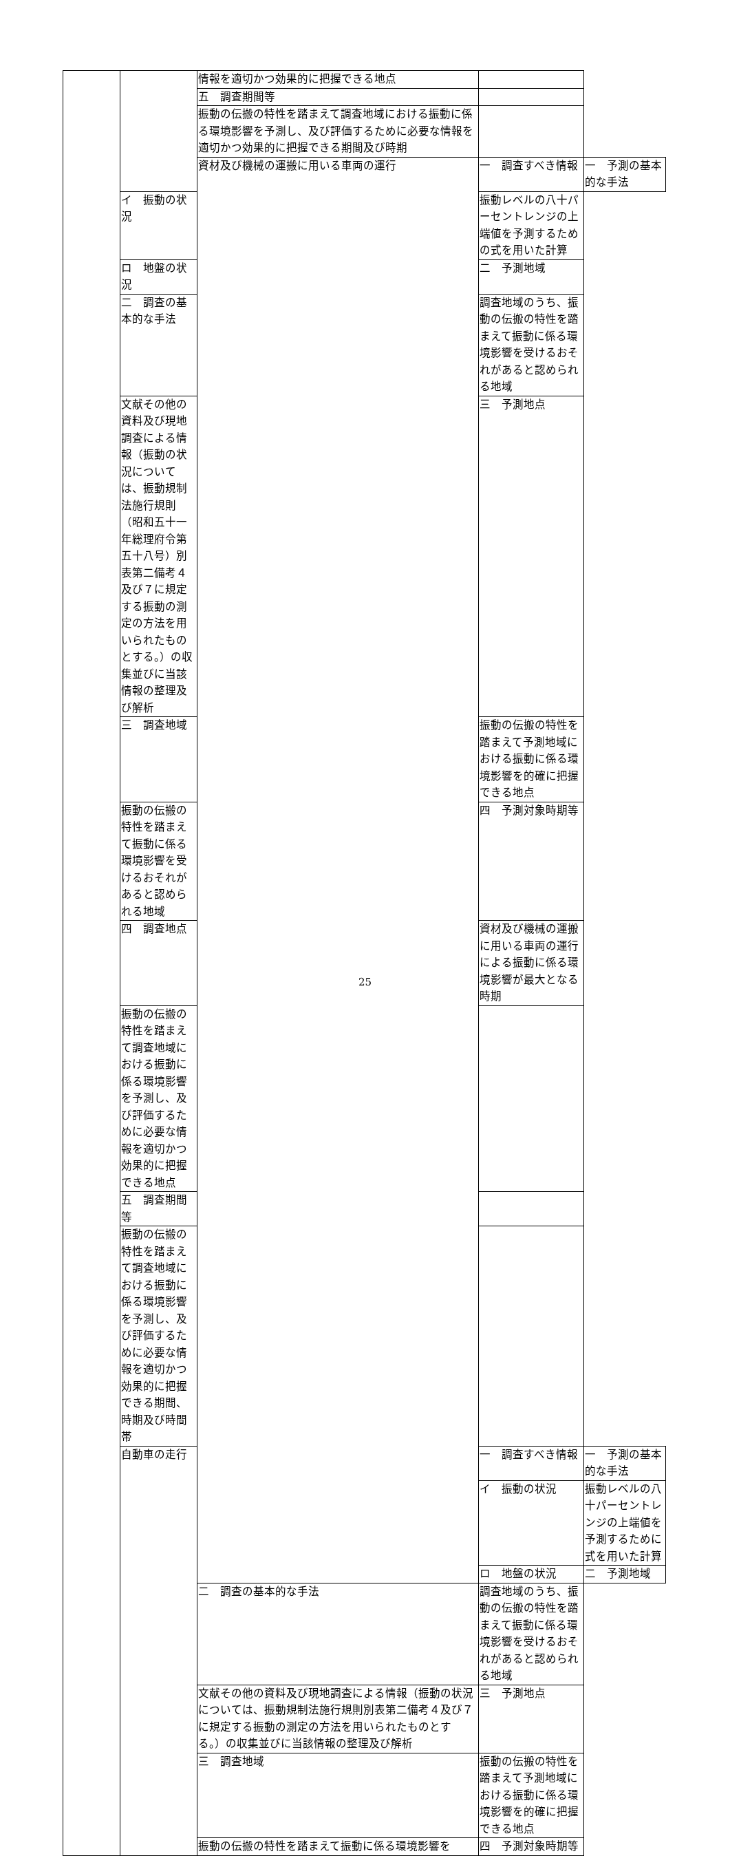| | | 情報を適切かつ効果的に把握できる地点 | | |
| | | 五 調査期間等 | | |
| | | 振動の伝搬の特性を踏まえて調査地域における振動に係る環境影響を予測し、及び評価するために必要な情報を適切かつ効果的に把握できる期間及び時期 | | |
| | | 資材及び機械の運搬に用いる車両の運行 | 一 調査すべき情報 | 一 予測の基本的な手法 |
| | イ 振動の状況 | | 振動レベルの八十パーセントレンジの上端値を予測するための式を用いた計算 | |
| | ロ 地盤の状況 | | 二 予測地域 | |
| | 二 調査の基本的な手法 | | 調査地域のうち、振動の伝搬の特性を踏まえて振動に係る環境影響を受けるおそれがあると認められる地域 | |
| | 文献その他の資料及び現地調査による情報（振動の状況については、振動規制法施行規則（昭和五十一年総理府令第五十八号）別表第二備考４及び７に規定する振動の測定の方法を用いられたものとする。）の収集並びに当該情報の整理及び解析 | | 三 予測地点 | |
| | 三 調査地域 | | 振動の伝搬の特性を踏まえて予測地域における振動に係る環境影響を的確に把握できる地点 | |
| | 振動の伝搬の特性を踏まえて振動に係る環境影響を受けるおそれがあると認められる地域 | | 四 予測対象時期等 | |
| | 四 調査地点 | | 資材及び機械の運搬に用いる車両の運行による振動に係る環境影響が最大となる時期 | |
| | 振動の伝搬の特性を踏まえて調査地域における振動に係る環境影響を予測し、及び評価するために必要な情報を適切かつ効果的に把握できる地点 | | | |
| | 五 調査期間等 | | | |
| | 振動の伝搬の特性を踏まえて調査地域における振動に係る環境影響を予測し、及び評価するために必要な情報を適切かつ効果的に把握できる期間、時期及び時間帯 | | | |
| | 自動車の走行 | | 一 調査すべき情報 | 一 予測の基本的な手法 |
| | | | イ 振動の状況 | 振動レベルの八十パーセントレンジの上端値を予測するために式を用いた計算 |
| | | | ロ 地盤の状況 | 二 予測地域 |
| | | 二 調査の基本的な手法 | 調査地域のうち、振動の伝搬の特性を踏まえて振動に係る環境影響を受けるおそれがあると認められる地域 | |
| | | 文献その他の資料及び現地調査による情報（振動の状況については、振動規制法施行規則別表第二備考４及び７に規定する振動の測定の方法を用いられたものとする。）の収集並びに当該情報の整理及び解析 | 三 予測地点 | |
| | | 三 調査地域 | 振動の伝搬の特性を踏まえて予測地域における振動に係る環境影響を的確に把握できる地点 | |
| | | 振動の伝搬の特性を踏まえて振動に係る環境影響を | 四 予測対象時期等 | |
25